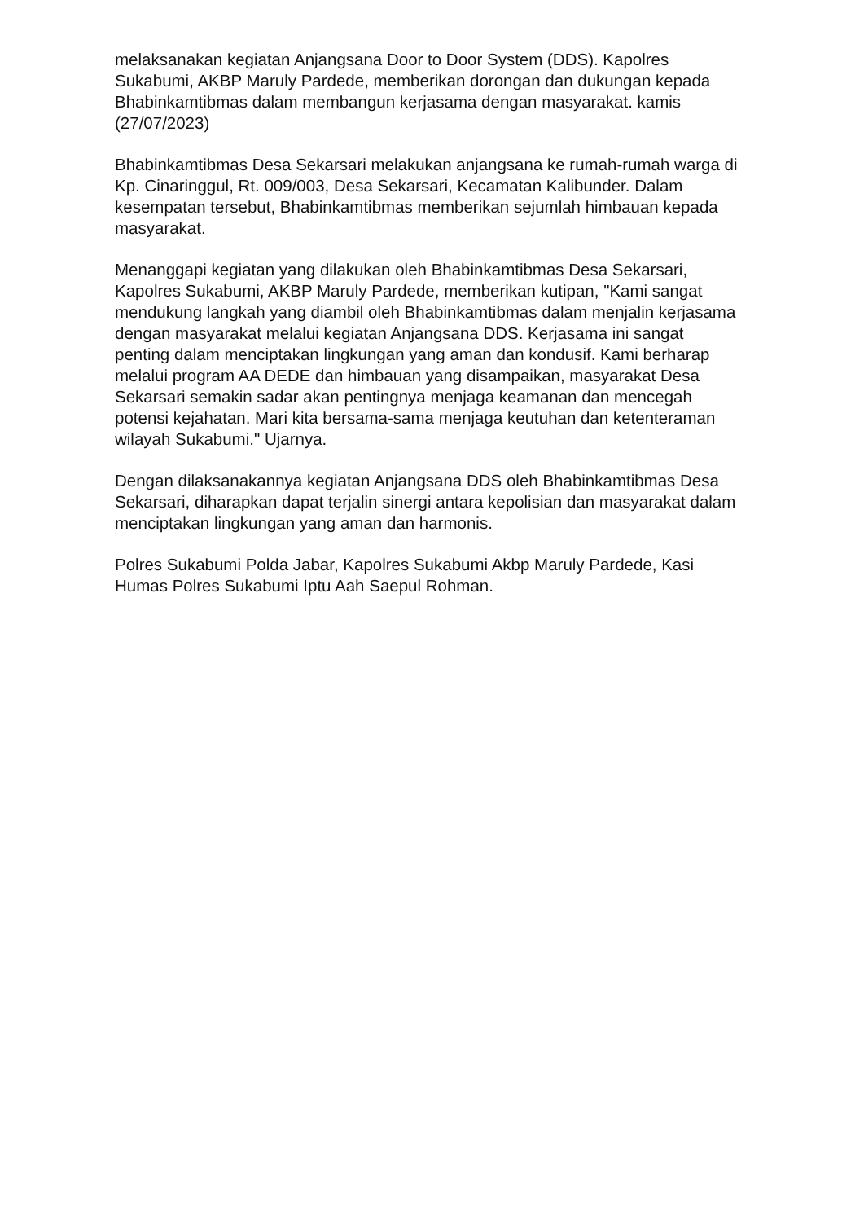melaksanakan kegiatan Anjangsana Door to Door System (DDS). Kapolres Sukabumi, AKBP Maruly Pardede, memberikan dorongan dan dukungan kepada Bhabinkamtibmas dalam membangun kerjasama dengan masyarakat. kamis (27/07/2023)
Bhabinkamtibmas Desa Sekarsari melakukan anjangsana ke rumah-rumah warga di Kp. Cinaringgul, Rt. 009/003, Desa Sekarsari, Kecamatan Kalibunder. Dalam kesempatan tersebut, Bhabinkamtibmas memberikan sejumlah himbauan kepada masyarakat.
Menanggapi kegiatan yang dilakukan oleh Bhabinkamtibmas Desa Sekarsari, Kapolres Sukabumi, AKBP Maruly Pardede, memberikan kutipan, "Kami sangat mendukung langkah yang diambil oleh Bhabinkamtibmas dalam menjalin kerjasama dengan masyarakat melalui kegiatan Anjangsana DDS. Kerjasama ini sangat penting dalam menciptakan lingkungan yang aman dan kondusif. Kami berharap melalui program AA DEDE dan himbauan yang disampaikan, masyarakat Desa Sekarsari semakin sadar akan pentingnya menjaga keamanan dan mencegah potensi kejahatan. Mari kita bersama-sama menjaga keutuhan dan ketenteraman wilayah Sukabumi." Ujarnya.
Dengan dilaksanakannya kegiatan Anjangsana DDS oleh Bhabinkamtibmas Desa Sekarsari, diharapkan dapat terjalin sinergi antara kepolisian dan masyarakat dalam menciptakan lingkungan yang aman dan harmonis.
Polres Sukabumi Polda Jabar, Kapolres Sukabumi Akbp Maruly Pardede, Kasi Humas Polres Sukabumi Iptu Aah Saepul Rohman.